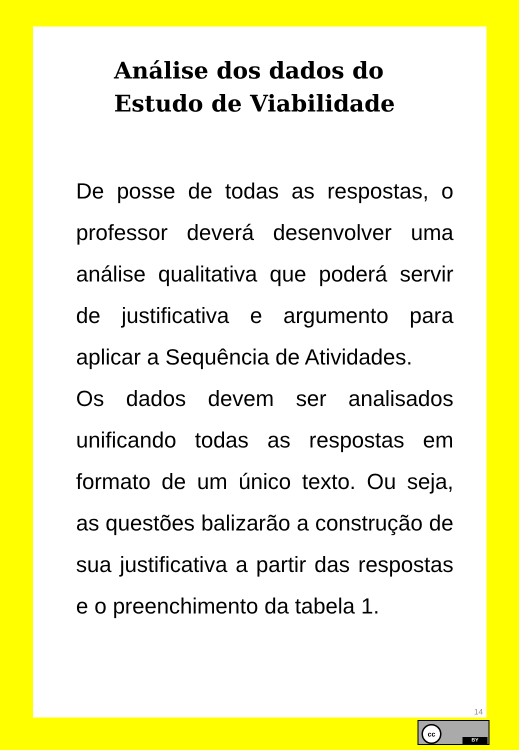Análise dos dados do
Estudo de Viabilidade
De posse de todas as respostas, o professor deverá desenvolver uma análise qualitativa que poderá servir de justificativa e argumento para aplicar a Sequência de Atividades.
Os dados devem ser analisados unificando todas as respostas em formato de um único texto. Ou seja, as questões balizarão a construção de sua justificativa a partir das respostas e o preenchimento da tabela 1.
14
cc
BY